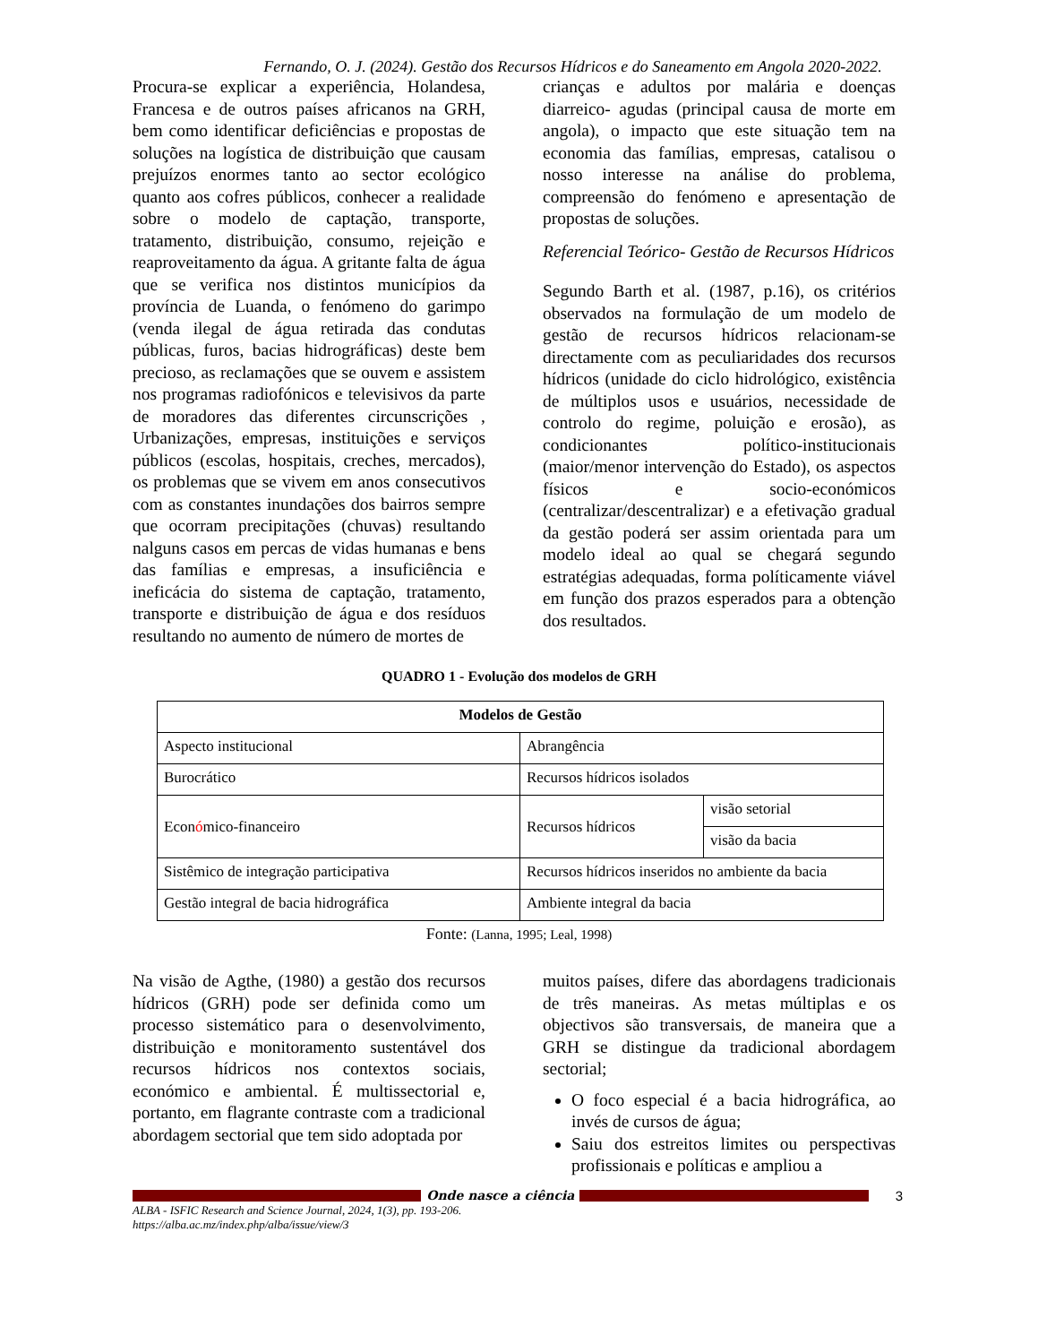Fernando, O. J. (2024). Gestão dos Recursos Hídricos e do Saneamento em Angola 2020-2022.
Procura-se explicar a experiência, Holandesa, Francesa e de outros países africanos na GRH, bem como identificar deficiências e propostas de soluções na logística de distribuição que causam prejuízos enormes tanto ao sector ecológico quanto aos cofres públicos, conhecer a realidade sobre o modelo de captação, transporte, tratamento, distribuição, consumo, rejeição e reaproveitamento da água. A gritante falta de água que se verifica nos distintos municípios da província de Luanda, o fenómeno do garimpo (venda ilegal de água retirada das condutas públicas, furos, bacias hidrográficas) deste bem precioso, as reclamações que se ouvem e assistem nos programas radiofónicos e televisivos da parte de moradores das diferentes circunscrições , Urbanizações, empresas, instituições e serviços públicos (escolas, hospitais, creches, mercados), os problemas que se vivem em anos consecutivos com as constantes inundações dos bairros sempre que ocorram precipitações (chuvas) resultando nalguns casos em percas de vidas humanas e bens das famílias e empresas, a insuficiência e ineficácia do sistema de captação, tratamento, transporte e distribuição de água e dos resíduos resultando no aumento de número de mortes de
crianças e adultos por malária e doenças diarreico- agudas (principal causa de morte em angola), o impacto que este situação tem na economia das famílias, empresas, catalisou o nosso interesse na análise do problema, compreensão do fenómeno e apresentação de propostas de soluções.
Referencial Teórico- Gestão de Recursos Hídricos
Segundo Barth et al. (1987, p.16), os critérios observados na formulação de um modelo de gestão de recursos hídricos relacionam-se directamente com as peculiaridades dos recursos hídricos (unidade do ciclo hidrológico, existência de múltiplos usos e usuários, necessidade de controlo do regime, poluição e erosão), as condicionantes político-institucionais (maior/menor intervenção do Estado), os aspectos físicos e socio-económicos (centralizar/descentralizar) e a efetivação gradual da gestão poderá ser assim orientada para um modelo ideal ao qual se chegará segundo estratégias adequadas, forma políticamente viável em função dos prazos esperados para a obtenção dos resultados.
QUADRO 1 - Evolução dos modelos de GRH
| Modelos de Gestão | | |
| --- | --- | --- |
| Aspecto institucional | Abrangência | |
| Burocrático | Recursos hídricos isolados | |
| Econ ó mico-financeiro | Recursos hídricos | visão setorial |
| | | visão da bacia |
| Sistêmico de integração participativa | Recursos hídricos inseridos no ambiente da bacia | |
| Gestão integral de bacia hidrográfica | Ambiente integral da bacia | |
Fonte: (Lanna, 1995; Leal, 1998)
Na visão de Agthe, (1980) a gestão dos recursos hídricos (GRH) pode ser definida como um processo sistemático para o desenvolvimento, distribuição e monitoramento sustentável dos recursos hídricos nos contextos sociais, económico e ambiental. É multissectorial e, portanto, em flagrante contraste com a tradicional abordagem sectorial que tem sido adoptada por
muitos países, difere das abordagens tradicionais de três maneiras. As metas múltiplas e os objectivos são transversais, de maneira que a GRH se distingue da tradicional abordagem sectorial;
O foco especial é a bacia hidrográfica, ao invés de cursos de água;
Saiu dos estreitos limites ou perspectivas profissionais e políticas e ampliou a
Onde nasce a ciência 3
ALBA - ISFIC Research and Science Journal, 2024, 1(3), pp. 193-206.
https://alba.ac.mz/index.php/alba/issue/view/3